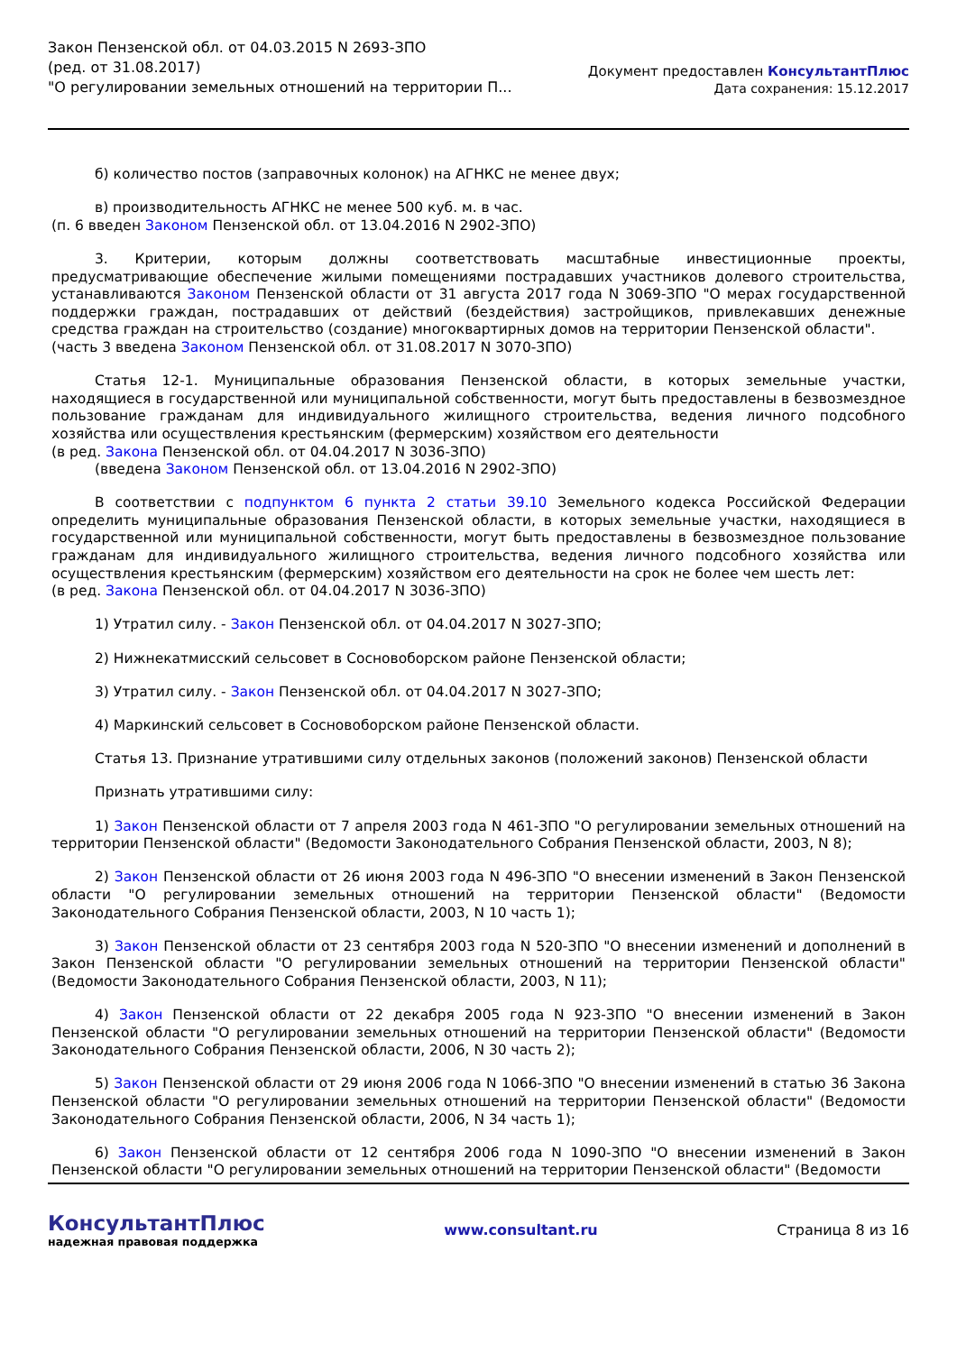Закон Пензенской обл. от 04.03.2015 N 2693-ЗПО
(ред. от 31.08.2017)
"О регулировании земельных отношений на территории П...
Документ предоставлен КонсультантПлюс
Дата сохранения: 15.12.2017
б) количество постов (заправочных колонок) на АГНКС не менее двух;
в) производительность АГНКС не менее 500 куб. м. в час.
(п. 6 введен Законом Пензенской обл. от 13.04.2016 N 2902-ЗПО)
3. Критерии, которым должны соответствовать масштабные инвестиционные проекты, предусматривающие обеспечение жилыми помещениями пострадавших участников долевого строительства, устанавливаются Законом Пензенской области от 31 августа 2017 года N 3069-ЗПО "О мерах государственной поддержки граждан, пострадавших от действий (бездействия) застройщиков, привлекавших денежные средства граждан на строительство (создание) многоквартирных домов на территории Пензенской области".
(часть 3 введена Законом Пензенской обл. от 31.08.2017 N 3070-ЗПО)
Статья 12-1. Муниципальные образования Пензенской области, в которых земельные участки, находящиеся в государственной или муниципальной собственности, могут быть предоставлены в безвозмездное пользование гражданам для индивидуального жилищного строительства, ведения личного подсобного хозяйства или осуществления крестьянским (фермерским) хозяйством его деятельности
(в ред. Закона Пензенской обл. от 04.04.2017 N 3036-ЗПО)
(введена Законом Пензенской обл. от 13.04.2016 N 2902-ЗПО)
В соответствии с подпунктом 6 пункта 2 статьи 39.10 Земельного кодекса Российской Федерации определить муниципальные образования Пензенской области, в которых земельные участки, находящиеся в государственной или муниципальной собственности, могут быть предоставлены в безвозмездное пользование гражданам для индивидуального жилищного строительства, ведения личного подсобного хозяйства или осуществления крестьянским (фермерским) хозяйством его деятельности на срок не более чем шесть лет:
(в ред. Закона Пензенской обл. от 04.04.2017 N 3036-ЗПО)
1) Утратил силу. - Закон Пензенской обл. от 04.04.2017 N 3027-ЗПО;
2) Нижнекатмисский сельсовет в Сосновоборском районе Пензенской области;
3) Утратил силу. - Закон Пензенской обл. от 04.04.2017 N 3027-ЗПО;
4) Маркинский сельсовет в Сосновоборском районе Пензенской области.
Статья 13. Признание утратившими силу отдельных законов (положений законов) Пензенской области
Признать утратившими силу:
1) Закон Пензенской области от 7 апреля 2003 года N 461-ЗПО "О регулировании земельных отношений на территории Пензенской области" (Ведомости Законодательного Собрания Пензенской области, 2003, N 8);
2) Закон Пензенской области от 26 июня 2003 года N 496-ЗПО "О внесении изменений в Закон Пензенской области "О регулировании земельных отношений на территории Пензенской области" (Ведомости Законодательного Собрания Пензенской области, 2003, N 10 часть 1);
3) Закон Пензенской области от 23 сентября 2003 года N 520-ЗПО "О внесении изменений и дополнений в Закон Пензенской области "О регулировании земельных отношений на территории Пензенской области" (Ведомости Законодательного Собрания Пензенской области, 2003, N 11);
4) Закон Пензенской области от 22 декабря 2005 года N 923-ЗПО "О внесении изменений в Закон Пензенской области "О регулировании земельных отношений на территории Пензенской области" (Ведомости Законодательного Собрания Пензенской области, 2006, N 30 часть 2);
5) Закон Пензенской области от 29 июня 2006 года N 1066-ЗПО "О внесении изменений в статью 36 Закона Пензенской области "О регулировании земельных отношений на территории Пензенской области" (Ведомости Законодательного Собрания Пензенской области, 2006, N 34 часть 1);
6) Закон Пензенской области от 12 сентября 2006 года N 1090-ЗПО "О внесении изменений в Закон Пензенской области "О регулировании земельных отношений на территории Пензенской области" (Ведомости
КонсультантПлюс
надежная правовая поддержка
www.consultant.ru Страница 8 из 16